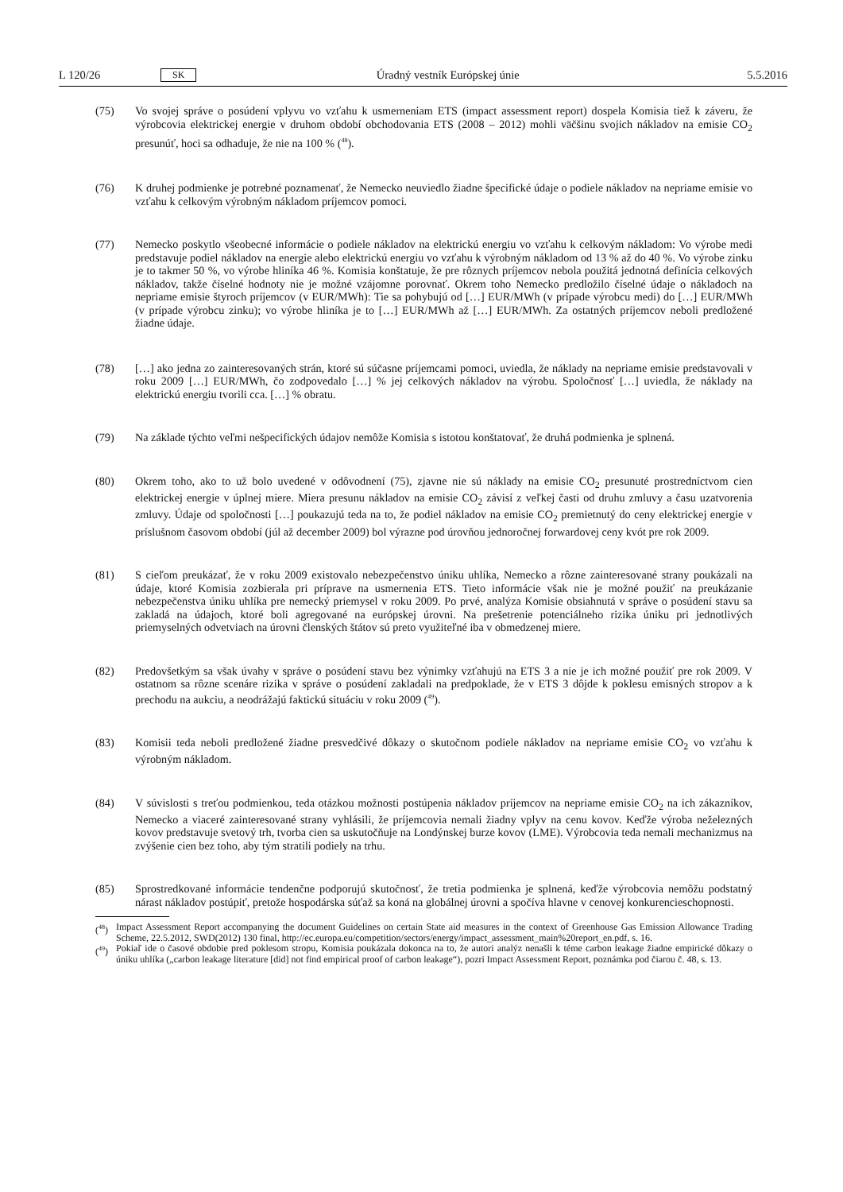L 120/26 SK Úradný vestník Európskej únie 5.5.2016
(75) Vo svojej správe o posúdení vplyvu vo vzťahu k usmerneniam ETS (impact assessment report) dospela Komisia tiež k záveru, že výrobcovia elektrickej energie v druhom období obchodovania ETS (2008 – 2012) mohli väčšinu svojich nákladov na emisie CO<sub>2</sub> presunúť, hoci sa odhaduje, že nie na 100 % (<sup>48</sup>).
(76) K druhej podmienke je potrebné poznamenať, že Nemecko neuviedlo žiadne špecifické údaje o podiele nákladov na nepriame emisie vo vzťahu k celkovým výrobným nákladom príjemcov pomoci.
(77) Nemecko poskytlo všeobecné informácie o podiele nákladov na elektrickú energiu vo vzťahu k celkovým nákladom: Vo výrobe medi predstavuje podiel nákladov na energie alebo elektrickú energiu vo vzťahu k výrobným nákladom od 13 % až do 40 %. Vo výrobe zinku je to takmer 50 %, vo výrobe hliníka 46 %. Komisia konštatuje, že pre rôznych príjemcov nebola použitá jednotná definícia celkových nákladov, takže číselné hodnoty nie je možné vzájomne porovnať. Okrem toho Nemecko predložilo číselné údaje o nákladoch na nepriame emisie štyroch príjemcov (v EUR/MWh): Tie sa pohybujú od […] EUR/MWh (v prípade výrobcu medi) do […] EUR/MWh (v prípade výrobcu zinku); vo výrobe hliníka je to […] EUR/MWh až […] EUR/MWh. Za ostatných príjemcov neboli predložené žiadne údaje.
(78) […] ako jedna zo zainteresovaných strán, ktoré sú súčasne príjemcami pomoci, uviedla, že náklady na nepriame emisie predstavovali v roku 2009 […] EUR/MWh, čo zodpovedalo […] % jej celkových nákladov na výrobu. Spoločnosť […] uviedla, že náklady na elektrickú energiu tvorili cca. […] % obratu.
(79) Na základe týchto veľmi nešpecifických údajov nemôže Komisia s istotou konštatovať, že druhá podmienka je splnená.
(80) Okrem toho, ako to už bolo uvedené v odôvodnení (75), zjavne nie sú náklady na emisie CO<sub>2</sub> presunuté prostredníctvom cien elektrickej energie v úplnej miere. Miera presunu nákladov na emisie CO<sub>2</sub> závisí z veľkej časti od druhu zmluvy a času uzatvorenia zmluvy. Údaje od spoločnosti […] poukazujú teda na to, že podiel nákladov na emisie CO<sub>2</sub> premietnutý do ceny elektrickej energie v príslušnom časovom období (júl až december 2009) bol výrazne pod úrovňou jednoročnej forwardovej ceny kvót pre rok 2009.
(81) S cieľom preukázať, že v roku 2009 existovalo nebezpečenstvo úniku uhlíka, Nemecko a rôzne zainteresované strany poukázali na údaje, ktoré Komisia zozbierala pri príprave na usmernenia ETS. Tieto informácie však nie je možné použiť na preukázanie nebezpečenstva úniku uhlíka pre nemecký priemysel v roku 2009. Po prvé, analýza Komisie obsiahnutá v správe o posúdení stavu sa zakladá na údajoch, ktoré boli agregované na európskej úrovni. Na prešetrenie potenciálneho rizika úniku pri jednotlivých priemyselných odvetviach na úrovni členských štátov sú preto využiteľné iba v obmedzenej miere.
(82) Predovšetkým sa však úvahy v správe o posúdení stavu bez výnimky vzťahujú na ETS 3 a nie je ich možné použiť pre rok 2009. V ostatnom sa rôzne scenáre rizika v správe o posúdení zakladali na predpoklade, že v ETS 3 dôjde k poklesu emisných stropov a k prechodu na aukciu, a neodrážajú faktickú situáciu v roku 2009 (<sup>49</sup>).
(83) Komisii teda neboli predložené žiadne presvedčivé dôkazy o skutočnom podiele nákladov na nepriame emisie CO<sub>2</sub> vo vzťahu k výrobným nákladom.
(84) V súvislosti s treťou podmienkou, teda otázkou možnosti postúpenia nákladov príjemcov na nepriame emisie CO<sub>2</sub> na ich zákazníkov, Nemecko a viaceré zainteresované strany vyhlásili, že príjemcovia nemali žiadny vplyv na cenu kovov. Keďže výroba neželezných kovov predstavuje svetový trh, tvorba cien sa uskutočňuje na Londýnskej burze kovov (LME). Výrobcovia teda nemali mechanizmus na zvýšenie cien bez toho, aby tým stratili podiely na trhu.
(85) Sprostredkované informácie tendenčne podporujú skutočnosť, že tretia podmienka je splnená, keďže výrobcovia nemôžu podstatný nárast nákladov postúpiť, pretože hospodárska súťaž sa koná na globálnej úrovni a spočíva hlavne v cenovej konkurencieschopnosti.
(<sup>48</sup>) Impact Assessment Report accompanying the document Guidelines on certain State aid measures in the context of Greenhouse Gas Emission Allowance Trading Scheme, 22.5.2012, SWD(2012) 130 final, http://ec.europa.eu/competition/sectors/energy/impact_assessment_main%20report_en.pdf, s. 16.
(<sup>49</sup>) Pokiaľ ide o časové obdobie pred poklesom stropu, Komisia poukázala dokonca na to, že autori analýz nenašli k téme carbon leakage žiadne empirické dôkazy o úniku uhlíka („carbon leakage literature [did] not find empirical proof of carbon leakage“), pozri Impact Assessment Report, poznámka pod čiarou č. 48, s. 13.